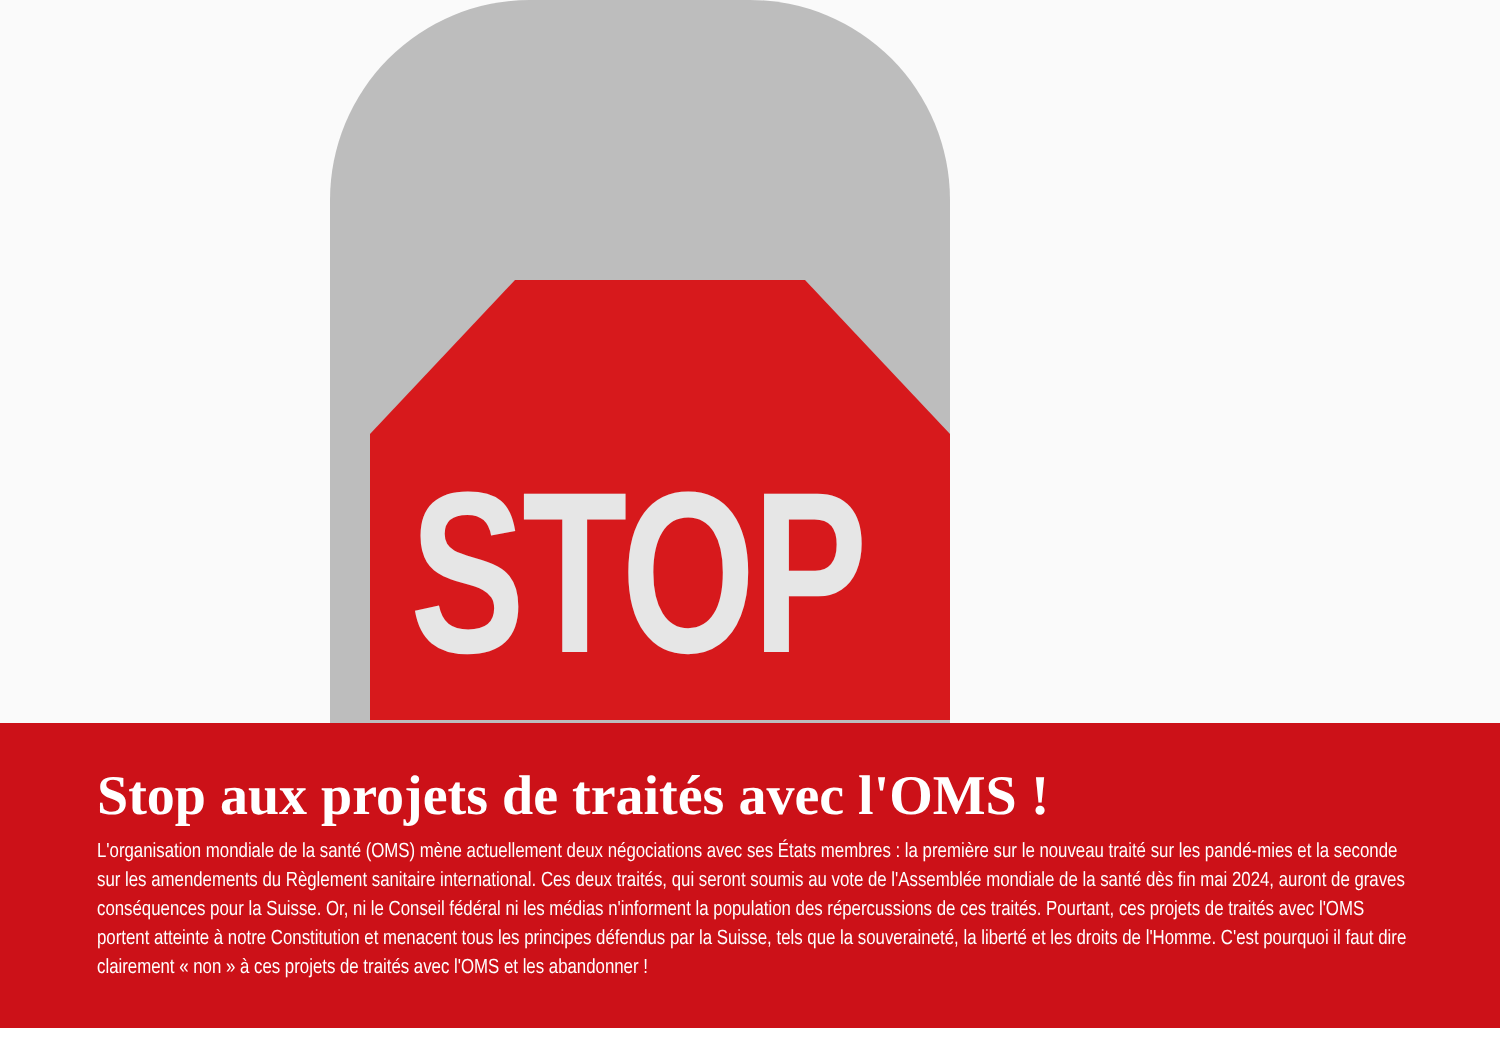STOP
Stop aux projets de traités avec l'OMS !
L'organisation mondiale de la santé (OMS) mène actuellement deux négociations avec ses États membres : la première sur le nouveau traité sur les pandé-mies et la seconde sur les amendements du Règlement sanitaire international. Ces deux traités, qui seront soumis au vote de l'Assemblée mondiale de la santé dès fin mai 2024, auront de graves conséquences pour la Suisse. Or, ni le Conseil fédéral ni les médias n'informent la population des répercussions de ces traités. Pourtant, ces projets de traités avec l'OMS portent atteinte à notre Constitution et menacent tous les principes défendus par la Suisse, tels que la souveraineté, la liberté et les droits de l'Homme. C'est pourquoi il faut dire clairement « non » à ces projets de traités avec l'OMS et les abandonner !